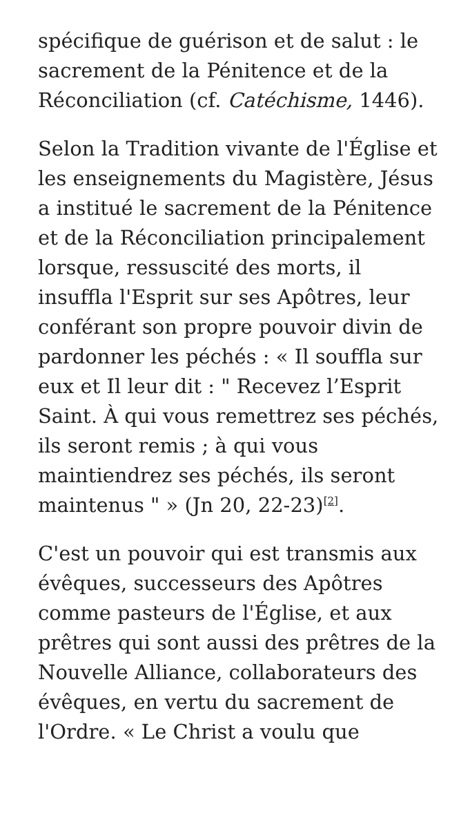spécifique de guérison et de salut : le sacrement de la Pénitence et de la Réconciliation (cf. Catéchisme, 1446).
Selon la Tradition vivante de l'Église et les enseignements du Magistère, Jésus a institué le sacrement de la Pénitence et de la Réconciliation principalement lorsque, ressuscité des morts, il insuffla l'Esprit sur ses Apôtres, leur conférant son propre pouvoir divin de pardonner les péchés : « Il souffla sur eux et Il leur dit : " Recevez l’Esprit Saint. À qui vous remettrez ses péchés, ils seront remis ; à qui vous maintiendrez ses péchés, ils seront maintenus " » (Jn 20, 22-23)<sup>[2]</sup>.
C'est un pouvoir qui est transmis aux évêques, successeurs des Apôtres comme pasteurs de l'Église, et aux prêtres qui sont aussi des prêtres de la Nouvelle Alliance, collaborateurs des évêques, en vertu du sacrement de l'Ordre. « Le Christ a voulu que